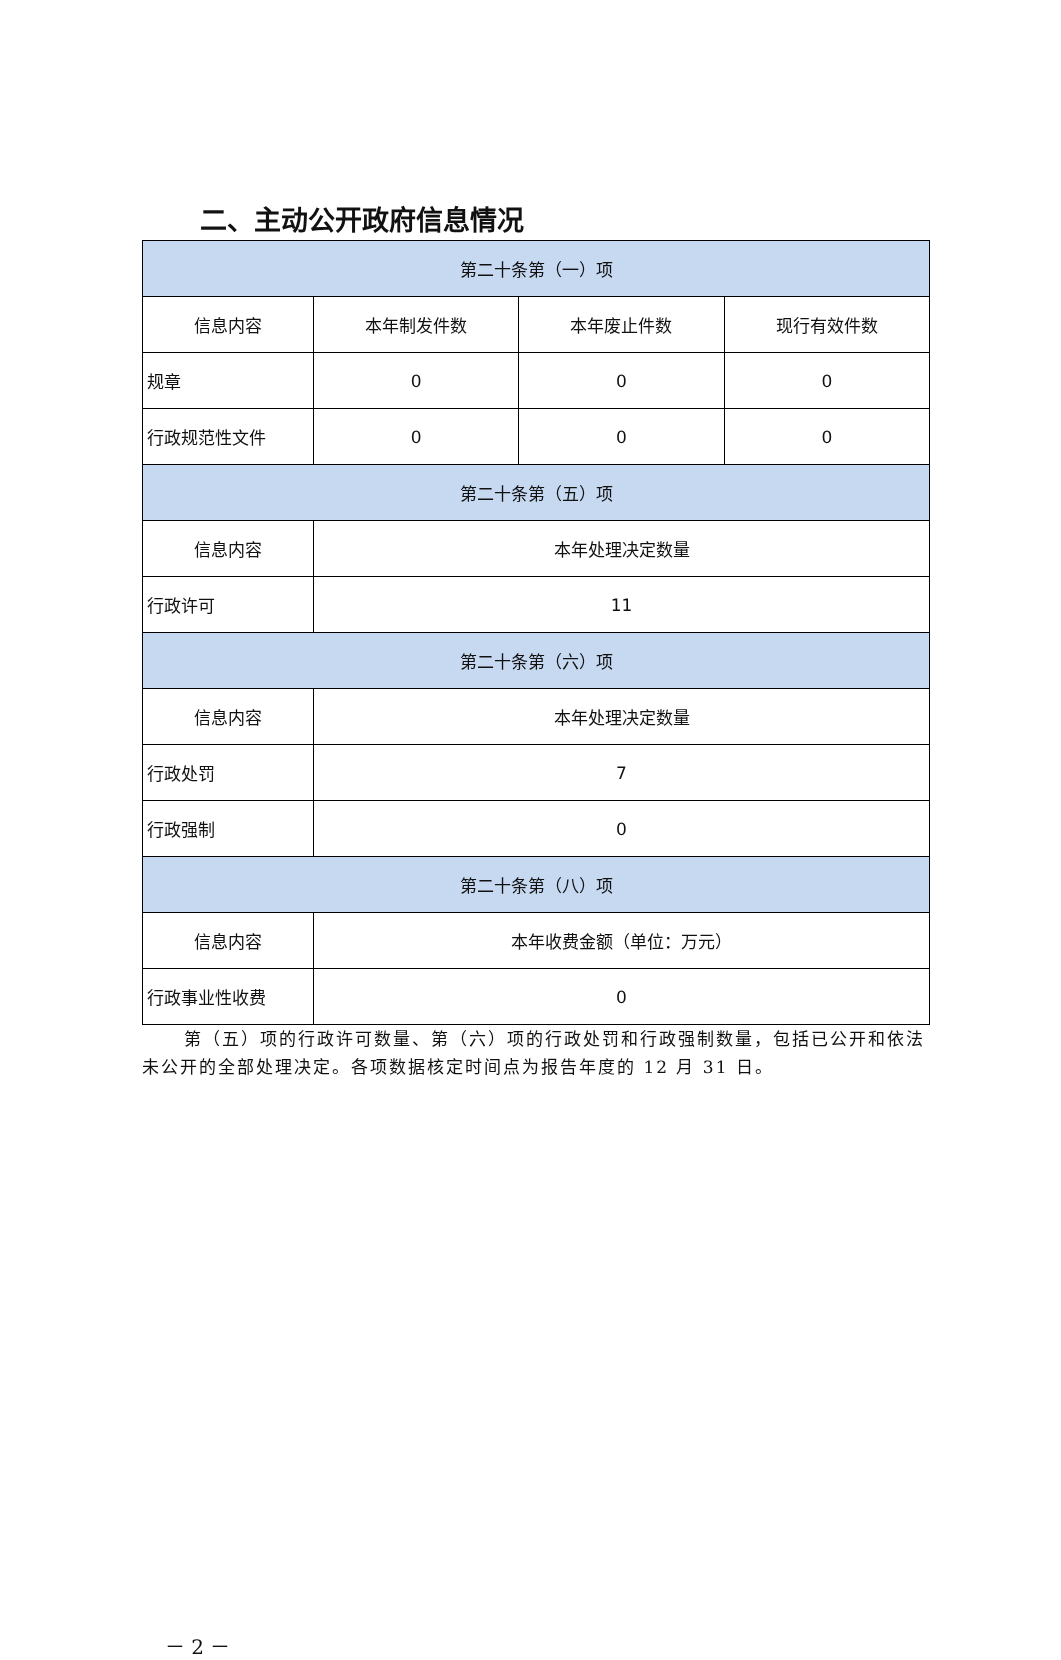二、主动公开政府信息情况
| 第二十条第（一）项 | | | |
| --- | --- | --- | --- |
| 信息内容 | 本年制发件数 | 本年废止件数 | 现行有效件数 |
| 规章 | 0 | 0 | 0 |
| 行政规范性文件 | 0 | 0 | 0 |
| 第二十条第（五）项 | | | |
| 信息内容 | 本年处理决定数量 | | |
| 行政许可 | 11 | | |
| 第二十条第（六）项 | | | |
| 信息内容 | 本年处理决定数量 | | |
| 行政处罚 | 7 | | |
| 行政强制 | 0 | | |
| 第二十条第（八）项 | | | |
| 信息内容 | 本年收费金额（单位：万元） | | |
| 行政事业性收费 | 0 | | |
第（五）项的行政许可数量、第（六）项的行政处罚和行政强制数量，包括已公开和依法未公开的全部处理决定。各项数据核定时间点为报告年度的 12 月 31 日。
－ 2 －